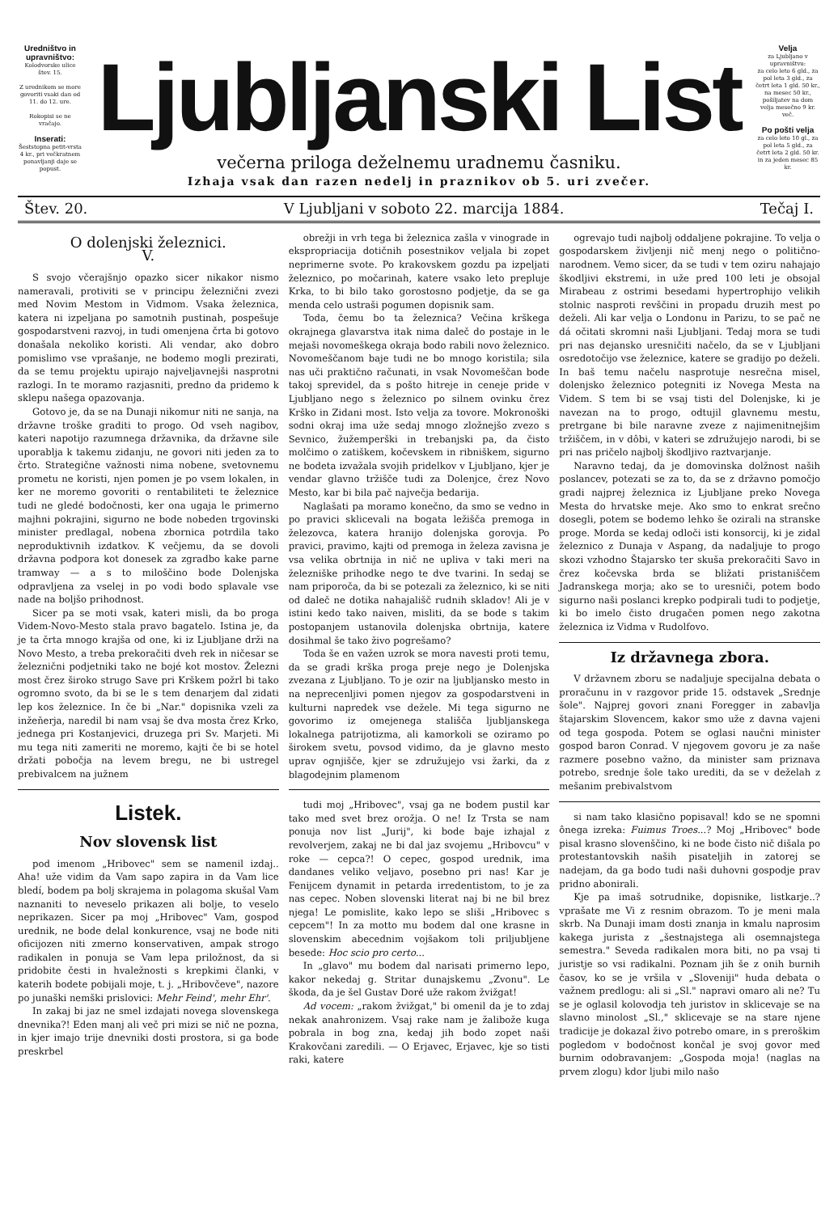Uredništvo in upravništvo:
Kolodvorske ulice štev. 15.
Z urednikom se more govoriti vsaki dan od 11. do 12. ure.
Rokopisi se ne vračajo.
Inserati:
Šeststopna petit-vrsta 4 kr., pri večkratnem ponavljanji daje se popust.
Ljubljanski List
večerna priloga deželnemu uradnemu časniku.
Izhaja vsak dan razen nedelj in praznikov ob 5. uri zvečer.
Velja
za Ljubljano v upravništvu:
za celo leto 6 gld., za pol leta 3 gld., za četrt leta 1 gld. 50 kr., na mesec 50 kr., pošiljatev na dom velja mesečno 9 kr. več.
Po pošti velja
za celo leto 10 gl., za pol leta 5 gld., za četrt leta 2 gld. 50 kr. in za jeden mesec 85 kr.
Štev. 20. V Ljubljani v soboto 22. marcija 1884. Tečaj I.
O dolenjski železnici.
V.
S svojo včerajšnjo opazko sicer nikakor nismo nameravali, protiviti se v principu železnični zvezi med Novim Mestom in Vidmom. Vsaka železnica, katera ni izpeljana po samotnih pustinah, pospešuje gospodarstveni razvoj, in tudi omenjena črta bi gotovo donašala nekoliko koristi. Ali vendar, ako dobro pomislimo vse vprašanje, ne bodemo mogli prezirati, da se temu projektu upirajo najveljavnejši nasprotni razlogi. In te moramo razjasniti, predno da pridemo k sklepu našega opazovanja.
Gotovo je, da se na Dunaji nikomur niti ne sanja, na državne troške graditi to progo. Od vseh nagibov, kateri napotijo razumnega državnika, da državne sile uporablja k takemu zidanju, ne govori niti jeden za to črto. Strategične važnosti nima nobene, svetovnemu prometu ne koristi, njen pomen je po vsem lokalen, in ker ne moremo govoriti o rentabiliteti te železnice tudi ne gledé bodočnosti, ker ona ugaja le primerno majhni pokrajini, sigurno ne bode nobeden trgovinski minister predlagal, nobena zbornica potrdila tako neproduktivnih izdatkov. K večjemu, da se dovoli državna podpora kot donesek za zgradbo kake parne tramway — a s to miloščino bode Dolenjska odpravljena za vselej in po vodi bodo splavale vse nade na boljšo prihodnost.
Sicer pa se moti vsak, kateri misli, da bo proga Videm-Novo-Mesto stala pravo bagatelo. Istina je, da je ta črta mnogo krajša od one, ki iz Ljubljane drži na Novo Mesto, a treba prekoračiti dveh rek in ničesar se železnični podjetniki tako ne bojé kot mostov. Železni most črez široko strugo Save pri Krškem požrl bi tako ogromno svoto, da bi se le s tem denarjem dal zidati lep kos železnice. In če bi „Nar." dopisnika vzeli za inžeňerja, naredil bi nam vsaj še dva mosta črez Krko, jednega pri Kostanjevici, druzega pri Sv. Marjeti. Mi mu tega niti zameriti ne moremo, kajti če bi se hotel držati pobočja na levem bregu, ne bi ustregel prebivalcem na južnem
Listek.
Nov slovensk list
pod imenom „Hribovec" sem se namenil izdaj.. Aha! uže vidim da Vam sapo zapira in da Vam lice bledí, bodem pa bolj skrajema in polagoma skušal Vam naznaniti to neveselo prikazen ali bolje, to veselo neprikazen. Sicer pa moj „Hribovec" Vam, gospod urednik, ne bode delal konkurence, vsaj ne bode niti oficijozen niti zmerno konservativen, ampak strogo radikalen in ponuja se Vam lepa priložnost, da si pridobite česti in hvaležnosti s krepkimi članki, v katerih bodete pobijali moje, t. j. „Hribovčeve", nazore po junaški nemški prislovici: Mehr Feind', mehr Ehr'.
In zakaj bi jaz ne smel izdajati novega slovenskega dnevnika?! Eden manj ali več pri mizi se nič ne pozna, in kjer imajo trije dnevniki dosti prostora, si ga bode preskrbel
obrežji in vrh tega bi železnica zašla v vinograde in ekspropriacija dotičnih posestnikov veljala bi zopet neprimerne svote. Po krakovskem gozdu pa izpeljati železnico, po močarinah, katere vsako leto prepluje Krka, to bi bilo tako gorostosno podjetje, da se ga menda celo ustraši pogumen dopisnik sam.
Toda, čemu bo ta železnica? Večina krškega okrajnega glavarstva itak nima daleč do postaje in le mejaši novomeškega okraja bodo rabili novo železnico. Novomeščanom baje tudi ne bo mnogo koristila; sila nas uči praktično računati, in vsak Novomeščan bode takoj sprevidel, da s pošto hitreje in ceneje pride v Ljubljano nego s železnico po silnem ovinku črez Krško in Zidani most. Isto velja za tovore. Mokronoški sodni okraj ima uže sedaj mnogo zložnejšo zvezo s Sevnico, žužemperški in trebanjski pa, da čisto molčimo o zatiškem, kočevskem in ribniškem, sigurno ne bodeta izvažala svojih pridelkov v Ljubljano, kjer je vendar glavno tržišče tudi za Dolenjce, črez Novo Mesto, kar bi bila pač največja bedarija.
Naglašati pa moramo konečno, da smo se vedno in po pravici sklicevali na bogata ležišča premoga in železovca, katera hranijo dolenjska gorovja. Po pravici, pravimo, kajti od premoga in železa zavisna je vsa velika obrtnija in nič ne upliva v taki meri na železniške prihodke nego te dve tvarini. In sedaj se nam priporoča, da bi se potezali za železnico, ki se niti od daleč ne dotika nahajališč rudnih skladov! Ali je v istini kedo tako naiven, misliti, da se bode s takim postopanjem ustanovila dolenjska obrtnija, katere dosihmal še tako živo pogrešamo?
Toda še en važen uzrok se mora navesti proti temu, da se gradi krška proga preje nego je Dolenjska zvezana z Ljubljano. To je ozir na ljubljansko mesto in na neprecenljivi pomen njegov za gospodarstveni in kulturni napredek vse dežele. Mi tega sigurno ne govorimo iz omejenega stališča ljubljanskega lokalnega patrijotizma, ali kamorkoli se oziramo po širokem svetu, povsod vidimo, da je glavno mesto uprav ognjišče, kjer se združujejo vsi žarki, da z blagodejnim plamenom
tudi moj „Hribovec", vsaj ga ne bodem pustil kar tako med svet brez orožja. O ne! Iz Trsta se nam ponuja nov list „Jurij", ki bode baje izhajal z revolverjem, zakaj ne bi dal jaz svojemu „Hribovcu" v roke — cepca?! O cepec, gospod urednik, ima dandanes veliko veljavo, posebno pri nas! Kar je Fenijcem dynamit in petarda irredentistom, to je za nas cepec. Noben slovenski literat naj bi ne bil brez njega! Le pomislite, kako lepo se sliši „Hribovec s cepcem"! In za motto mu bodem dal one krasne in slovenskim abecednim vojšakom toli priljubljene besede: Hoc scio pro certo...
In „glavo" mu bodem dal narisati primerno lepo, kakor nekedaj g. Stritar dunajskemu „Zvonu". Le škoda, da je šel Gustav Doré uže rakom žvižgat!
Ad vocem: „rakom žvižgat," bi omenil da je to zdaj nekak anahronizem. Vsaj rake nam je žalibože kuga pobrala in bog zna, kedaj jih bodo zopet naši Krakovčani zaredili. — O Erjavec, Erjavec, kje so tisti raki, katere
ogrevajo tudi najbolj oddaljene pokrajine. To velja o gospodarskem življenji nič menj nego o politično-narodnem. Vemo sicer, da se tudi v tem oziru nahajajo škodljivi ekstremi, in uže pred 100 leti je obsojal Mirabeau z ostrimi besedami hypertrophijo velikih stolnic nasproti revščini in propadu druzih mest po deželi. Ali kar velja o Londonu in Parizu, to se pač ne dá očitati skromni naši Ljubljani. Tedaj mora se tudi pri nas dejansko uresničiti načelo, da se v Ljubljani osredotočijo vse železnice, katere se gradijo po deželi. In baš temu načelu nasprotuje nesrečna misel, dolenjsko železnico potegniti iz Novega Mesta na Videm. S tem bi se vsaj tisti del Dolenjske, ki je navezan na to progo, odtujil glavnemu mestu, pretrgane bi bile naravne zveze z najimenitnejšim tržiščem, in v dôbi, v kateri se združujejo narodi, bi se pri nas pričelo najbolj škodljivo raztvarjanje.
Naravno tedaj, da je domovinska dolžnost naših poslancev, potezati se za to, da se z državno pomočjo gradi najprej železnica iz Ljubljane preko Novega Mesta do hrvatske meje. Ako smo to enkrat srečno dosegli, potem se bodemo lehko še ozirali na stranske proge. Morda se kedaj odloči isti konsorcij, ki je zidal železnico z Dunaja v Aspang, da nadaljuje to progo skozi vzhodno Štajarsko ter skuša prekoračiti Savo in črez kočevska brda se bližati pristaniščem Jadranskega morja; ako se to uresniči, potem bodo sigurno naši poslanci krepko podpirali tudi to podjetje, ki bo imelo čisto drugačen pomen nego zakotna železnica iz Vidma v Rudolfovo.
Iz državnega zbora.
V državnem zboru se nadaljuje specijalna debata o proračunu in v razgovor pride 15. odstavek „Srednje šole". Najprej govori znani Foregger in zabavlja štajarskim Slovencem, kakor smo uže z davna vajeni od tega gospoda. Potem se oglasi naučni minister gospod baron Conrad. V njegovem govoru je za naše razmere posebno važno, da minister sam priznava potrebo, srednje šole tako urediti, da se v deželah z mešanim prebivalstvom
si nam tako klasično popisaval! kdo se ne spomni ônega izreka: Fuimus Troes...? Moj „Hribovec" bode pisal krasno slovenščino, ki ne bode čisto nič dišala po protestantovskih naših pisateljih in zatorej se nadejam, da ga bodo tudi naši duhovni gospodje prav pridno abonirali.
Kje pa imaš sotrudnike, dopisnike, listkarje..? vprašate me Vi z resnim obrazom. To je meni mala skrb. Na Dunaji imam dosti znanja in kmalu naprosim kakega jurista z „šestnajstega ali osemnajstega semestra." Seveda radikalen mora biti, no pa vsaj ti juristje so vsi radikalni. Poznam jih še z onih burnih časov, ko se je vršila v „Sloveniji" huda debata o važnem predlogu: ali si „Sl." napravi omaro ali ne? Tu se je oglasil kolovodja teh juristov in sklicevaje se na slavno minolost „Sl.," sklicevaje se na stare njene tradicije je dokazal živo potrebo omare, in s preroškim pogledom v bodočnost končal je svoj govor med burnim odobravanjem: „Gospoda moja! (naglas na prvem zlogu) kdor ljubi milo našo